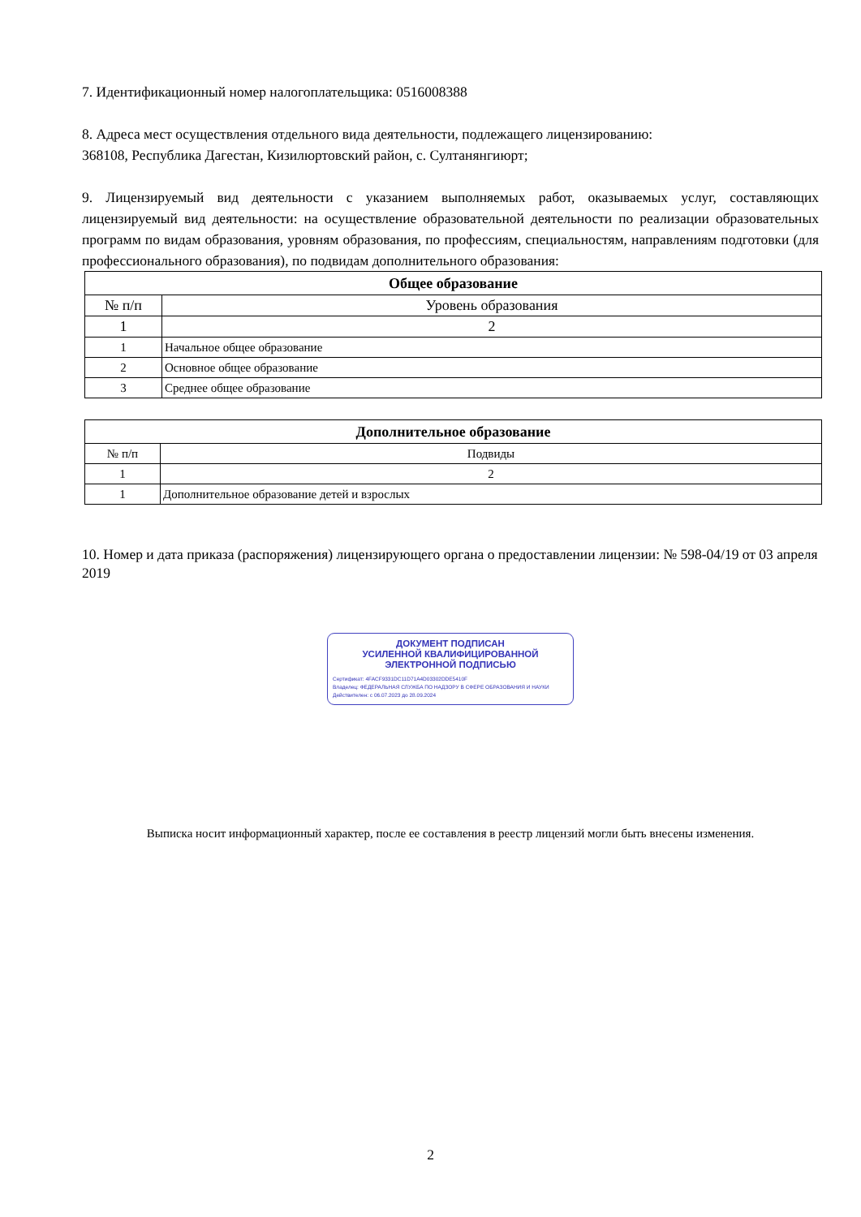7. Идентификационный номер налогоплательщика: 0516008388
8. Адреса мест осуществления отдельного вида деятельности, подлежащего лицензированию:
368108, Республика Дагестан, Кизилюртовский район, с. Султанянгиюрт;
9. Лицензируемый вид деятельности с указанием выполняемых работ, оказываемых услуг, составляющих лицензируемый вид деятельности: на осуществление образовательной деятельности по реализации образовательных программ по видам образования, уровням образования, по профессиям, специальностям, направлениям подготовки (для профессионального образования), по подвидам дополнительного образования:
| Общее образование | |
| --- | --- |
| № п/п | Уровень образования |
| 1 | 2 |
| 1 | Начальное общее образование |
| 2 | Основное общее образование |
| 3 | Среднее общее образование |
| Дополнительное образование | |
| --- | --- |
| № п/п | Подвиды |
| 1 | 2 |
| 1 | Дополнительное образование детей и взрослых |
10. Номер и дата приказа (распоряжения) лицензирующего органа о предоставлении лицензии: № 598-04/19 от 03 апреля 2019
ДОКУМЕНТ ПОДПИСАН
УСИЛЕННОЙ КВАЛИФИЦИРОВАННОЙ
ЭЛЕКТРОННОЙ ПОДПИСЬЮ
Сертификат: 4FACF9331DC11D71A4D03302DDE5410F
Владелец: ФЕДЕРАЛЬНАЯ СЛУЖБА ПО НАДЗОРУ В СФЕРЕ ОБРАЗОВАНИЯ И НАУКИ
Действителен: с 06.07.2023 до 28.09.2024
Выписка носит информационный характер, после ее составления в реестр лицензий могли быть внесены изменения.
2